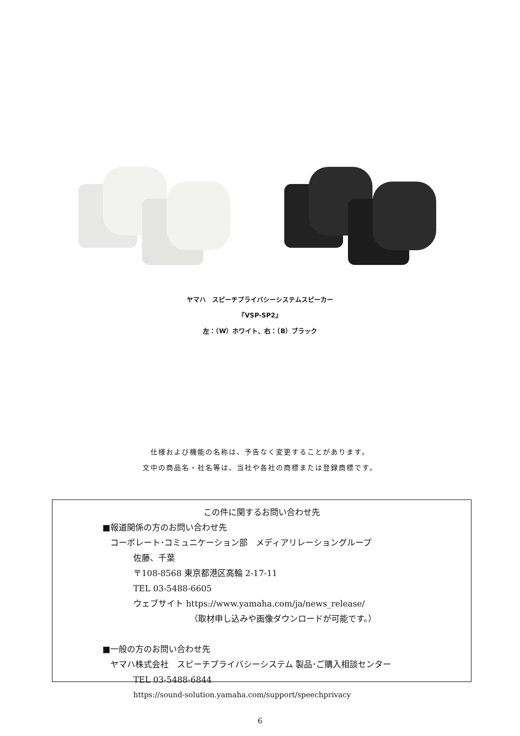ヤマハ　スピーチプライバシーシステムスピーカー
『VSP-SP2』
左：（W）ホワイト、右：（B）ブラック
仕様および機能の名称は、予告なく変更することがあります。
文中の商品名・社名等は、当社や各社の商標または登録商標です。
この件に関するお問い合わせ先
■報道関係の方のお問い合わせ先
コーポレート･コミュニケーション部　メディアリレーショングループ
佐藤、千葉
〒108-8568 東京都港区高輪 2-17-11
TEL 03-5488-6605
ウェブサイト https://www.yamaha.com/ja/news_release/
（取材申し込みや画像ダウンロードが可能です。）
■一般の方のお問い合わせ先
ヤマハ株式会社　スピーチプライバシーシステム 製品･ご購入相談センター
TEL 03-5488-6844
https://sound-solution.yamaha.com/support/speechprivacy
6